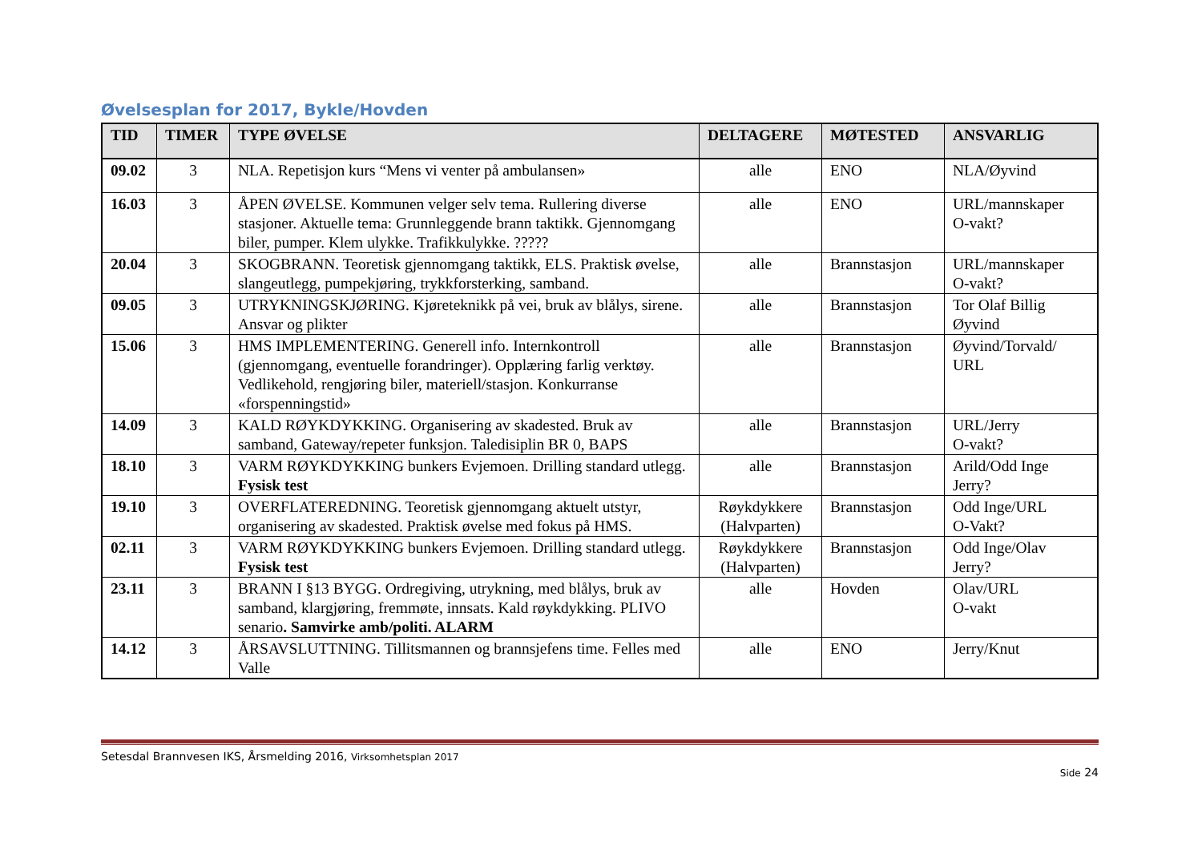Øvelsesplan for 2017, Bykle/Hovden
| TID | TIMER | TYPE ØVELSE | DELTAGERE | MØTESTED | ANSVARLIG |
| --- | --- | --- | --- | --- | --- |
| 09.02 | 3 | NLA. Repetisjon kurs “Mens vi venter på ambulansen» | alle | ENO | NLA/Øyvind |
| 16.03 | 3 | ÅPEN ØVELSE. Kommunen velger selv tema. Rullering diverse stasjoner. Aktuelle tema: Grunnleggende brann taktikk. Gjennomgang biler, pumper. Klem ulykke. Trafikkulykke. ????? | alle | ENO | URL/mannskaper O-vakt? |
| 20.04 | 3 | SKOGBRANN. Teoretisk gjennomgang taktikk, ELS. Praktisk øvelse, slangeutlegg, pumpekjøring, trykkforsterking, samband. | alle | Brannstasjon | URL/mannskaper O-vakt? |
| 09.05 | 3 | UTRYKNINGSKJØRING. Kjøreteknikk på vei, bruk av blålys, sirene. Ansvar og plikter | alle | Brannstasjon | Tor Olaf Billig Øyvind |
| 15.06 | 3 | HMS IMPLEMENTERING. Generell info. Internkontroll (gjennomgang, eventuelle forandringer). Opplæring farlig verktøy. Vedlikehold, rengjøring biler, materiell/stasjon. Konkurranse «forspenningstid» | alle | Brannstasjon | Øyvind/Torvald/ URL |
| 14.09 | 3 | KALD RØYKDYKKING. Organisering av skadested. Bruk av samband, Gateway/repeter funksjon. Taledisiplin BR 0, BAPS | alle | Brannstasjon | URL/Jerry O-vakt? |
| 18.10 | 3 | VARM RØYKDYKKING bunkers Evjemoen. Drilling standard utlegg. Fysisk test | alle | Brannstasjon | Arild/Odd Inge Jerry? |
| 19.10 | 3 | OVERFLATEREDNING. Teoretisk gjennomgang aktuelt utstyr, organisering av skadested. Praktisk øvelse med fokus på HMS. | Røykdykkere (Halvparten) | Brannstasjon | Odd Inge/URL O-Vakt? |
| 02.11 | 3 | VARM RØYKDYKKING bunkers Evjemoen. Drilling standard utlegg. Fysisk test | Røykdykkere (Halvparten) | Brannstasjon | Odd Inge/Olav Jerry? |
| 23.11 | 3 | BRANN I §13 BYGG. Ordregiving, utrykning, med blålys, bruk av samband, klargjøring, fremmøte, innsats. Kald røykdykking. PLIVO senario . Samvirke amb/politi. ALARM | alle | Hovden | Olav/URL O-vakt |
| 14.12 | 3 | ÅRSAVSLUTTNING. Tillitsmannen og brannsjefens time. Felles med Valle | alle | ENO | Jerry/Knut |
Setesdal Brannvesen IKS, Årsmelding 2016, Virksomhetsplan 2017
Side 24